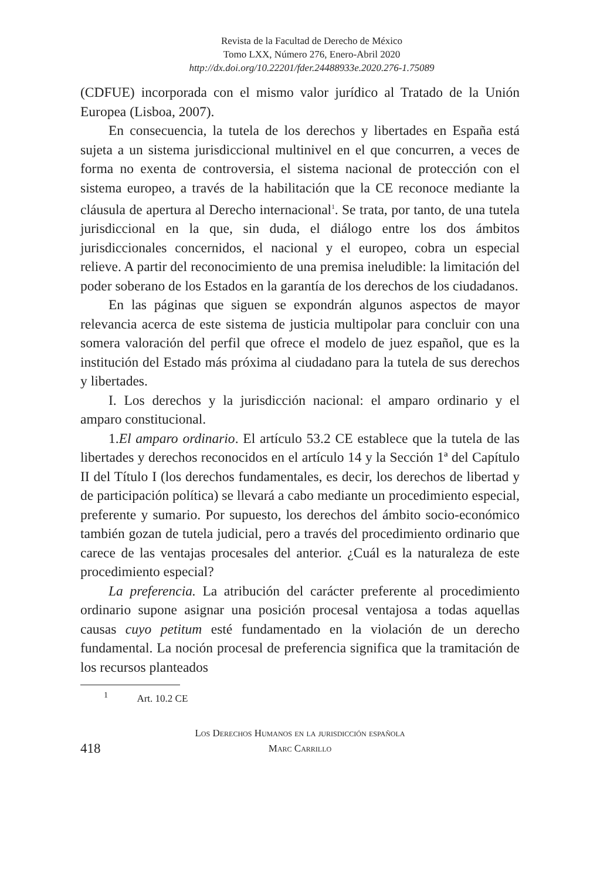Revista de la Facultad de Derecho de México
Tomo LXX, Número 276, Enero-Abril 2020
http://dx.doi.org/10.22201/fder.24488933e.2020.276-1.75089
(CDFUE) incorporada con el mismo valor jurídico al Tratado de la Unión Europea (Lisboa, 2007).
En consecuencia, la tutela de los derechos y libertades en España está sujeta a un sistema jurisdiccional multinivel en el que concurren, a veces de forma no exenta de controversia, el sistema nacional de protección con el sistema europeo, a través de la habilitación que la CE reconoce mediante la cláusula de apertura al Derecho internacional<sup>1</sup>. Se trata, por tanto, de una tutela jurisdiccional en la que, sin duda, el diálogo entre los dos ámbitos jurisdiccionales concernidos, el nacional y el europeo, cobra un especial relieve. A partir del reconocimiento de una premisa ineludible: la limitación del poder soberano de los Estados en la garantía de los derechos de los ciudadanos.
En las páginas que siguen se expondrán algunos aspectos de mayor relevancia acerca de este sistema de justicia multipolar para concluir con una somera valoración del perfil que ofrece el modelo de juez español, que es la institución del Estado más próxima al ciudadano para la tutela de sus derechos y libertades.
I. Los derechos y la jurisdicción nacional: el amparo ordinario y el amparo constitucional.
1.El amparo ordinario. El artículo 53.2 CE establece que la tutela de las libertades y derechos reconocidos en el artículo 14 y la Sección 1ª del Capítulo II del Título I (los derechos fundamentales, es decir, los derechos de libertad y de participación política) se llevará a cabo mediante un procedimiento especial, preferente y sumario. Por supuesto, los derechos del ámbito socio-económico también gozan de tutela judicial, pero a través del procedimiento ordinario que carece de las ventajas procesales del anterior. ¿Cuál es la naturaleza de este procedimiento especial?
La preferencia. La atribución del carácter preferente al procedimiento ordinario supone asignar una posición procesal ventajosa a todas aquellas causas cuyo petitum esté fundamentado en la violación de un derecho fundamental. La noción procesal de preferencia significa que la tramitación de los recursos planteados
<sup>1</sup> Art. 10.2 CE
418
Los Derechos Humanos en la jurisdicción española
Marc Carrillo